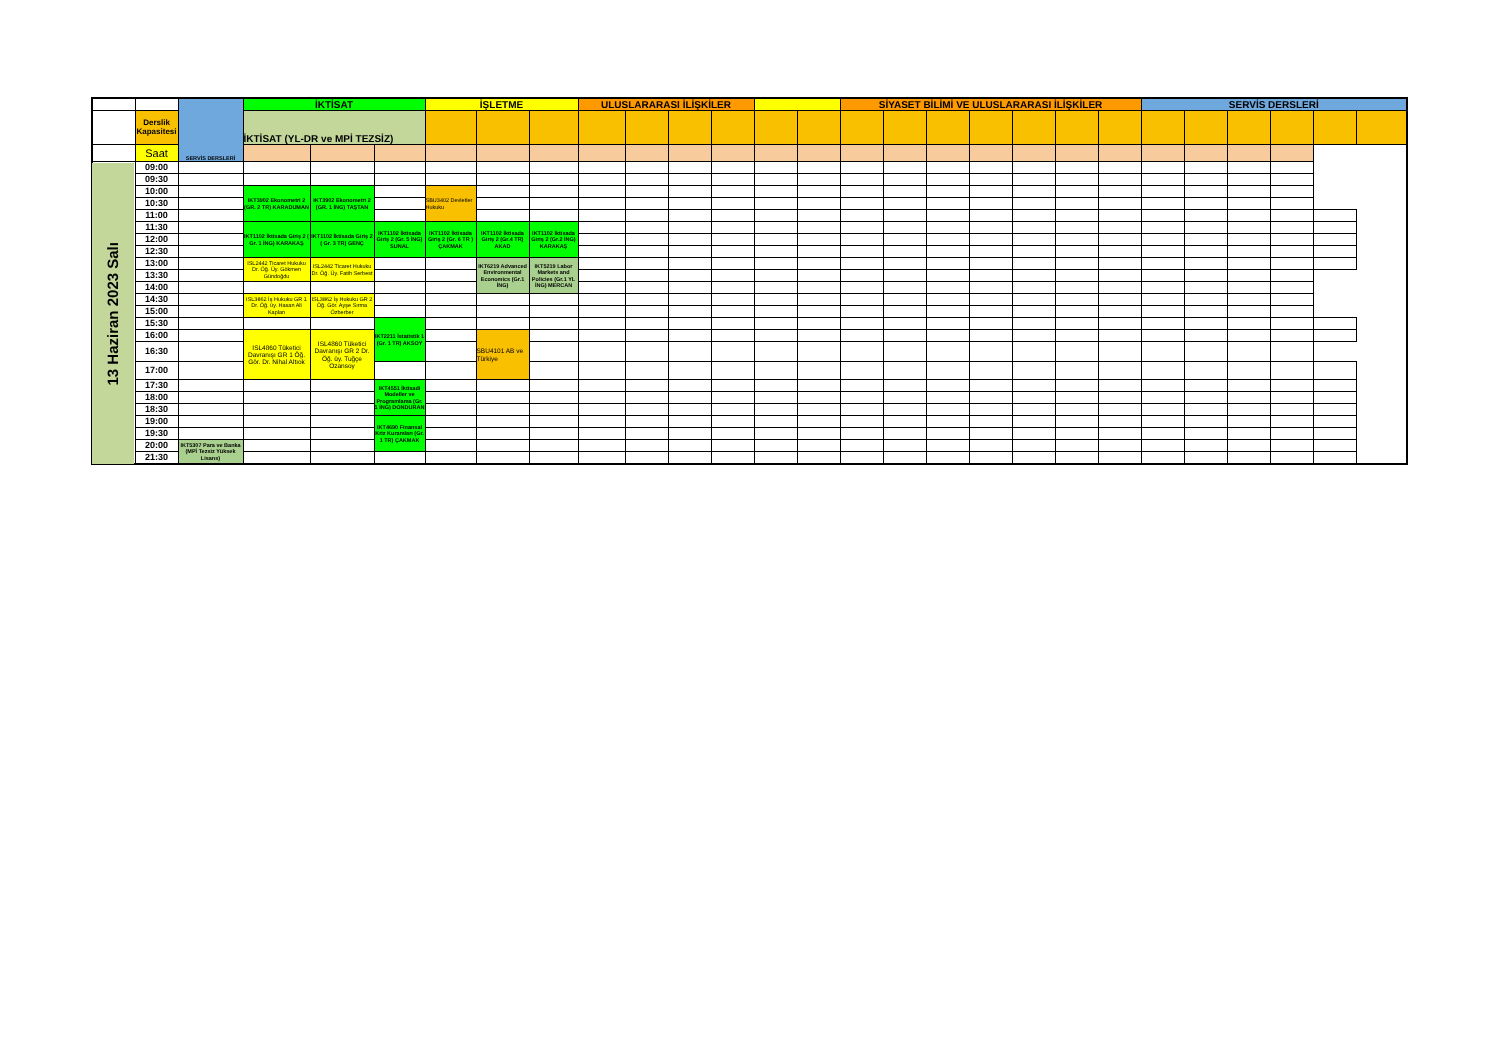| | | SERVİS DERSLERİ | İKTİSAT | | | İŞLETME | | | ULUSLARARASI İLİŞKİLER | | | | | | SİYASET BİLİMİ VE ULUSLARARASI İLİŞKİLER | | | | | | | SERVİS DERSLERİ | | | | | |
| | Derslik Kapasitesi | | İKTİSAT (YL-DR ve MPİ TEZSİZ) | | | | | | | | | | | | | | | | | | | | | | | | |
| | Saat | | | | | | | | | | | | | | | | | | | | | | | | | | |
| 13 Haziran 2023 Salı | 09:00 | | | | | | | | | | | | | | | | | | | | | | | | | | |
| | 09:30 | | | | | | | | | | | | | | | | | | | | | | | | | | |
| | 10:00 | | IKT3902 Ekonometri 2 (GR. 2 TR) KARADUMAN | IKT3902 Ekonometri 2 (GR. 1 İNG) TAŞTAN | | SBU3402 Devletler Hukuku | | | | | | | | | | | | | | | | | | | | | |
| | 10:30 | | | | | | | | | | | | | | | | | | | | | | | | | | |
| | 11:00 | | | | | | | | | | | | | | | | | | | | | | | | | | |
| | 11:30 | | IKT1102 İktisada Giriş 2 ( Gr. 1 İNG) KARAKAŞ | IKT1102 İktisada Giriş 2 ( Gr. 3 TR) GENÇ | IKT1102 İktisada Giriş 2 (Gr. 5 İNG) SUNAL | IKT1102 İktisada Giriş 2 (Gr. 6 TR ) ÇAKMAK | IKT1102 İktisada Giriş 2 (Gr.4 TR) AKAD | IKT1102 İktisada Giriş 2 (Gr.2 İNG) KARAKAŞ | | | | | | | | | | | | | | | | | | | |
| | 12:00 | | | | | | | | | | | | | | | | | | | | | | | | | | |
| | 12:30 | | | | | | | | | | | | | | | | | | | | | | | | | | |
| | 13:00 | | ISL2442 Ticaret Hukuku Dr. Öğ. Üy. Gökmen Gündoğdu | ISL2442 Ticaret Hukuku Dr. Öğ. Üy. Fatih Serbest | | | IKT6219 Advanced Environmental Economics (Gr.1 İNG) | IKT5219 Labor Markets and Policies (Gr.1 YL İNG) MERCAN | | | | | | | | | | | | | | | | | | | |
| | 13:30 | | | | | | | | | | | | | | | | | | | | | | | | | | |
| | 14:00 | | | | | | | | | | | | | | | | | | | | | | | | | | |
| | 14:30 | | ISL3862 İş Hukuku GR 1 Dr. Öğ. üy. Hasan Ali Kaplan | ISL3862 İş Hukuku GR 2 Öğ. Gör. Ayşe Sırma Özberber | | | | | | | | | | | | | | | | | | | | | | | |
| | 15:00 | | | | | | | | | | | | | | | | | | | | | | | | | | |
| | 15:30 | | | | IKT2211 İstatistik 1 (Gr. 1 TR) AKSOY | | | | | | | | | | | | | | | | | | | | | | |
| | 16:00 | | ISL4860 Tüketici Davranışı GR 1 Öğ. Gör. Dr. Nihal Altıok | ISL4860 Tüketici Davranışı GR 2 Dr. Öğ. üy. Tuğçe Ozansoy | | | SBU4101 AB ve Türkiye | | | | | | | | | | | | | | | | | | | | |
| | 16:30 | | | | | | | | | | | | | | | | | | | | | | | | | | |
| | 17:00 | | | | | | | | | | | | | | | | | | | | | | | | | | |
| | 17:30 | | | | IKT4551 İktisadi Modeller ve Programlama (Gr. 1 İNG) DONDURAN | | | | | | | | | | | | | | | | | | | | | | |
| | 18:00 | | | | | | | | | | | | | | | | | | | | | | | | | | |
| | 18:30 | | | | | | | | | | | | | | | | | | | | | | | | | | |
| | 19:00 | | | | IKT4690 Finansal Kriz Kuramları (Gr. 1 TR) ÇAKMAK | | | | | | | | | | | | | | | | | | | | | | |
| | 19:30 | | | | | | | | | | | | | | | | | | | | | | | | | | |
| | 20:00 | IKT5307 Para ve Banka (MPİ Tezsiz Yüksek Lisans) | | | | | | | | | | | | | | | | | | | | | | | | | |
| | 21:30 | | | | | | | | | | | | | | | | | | | | | | | | | | |